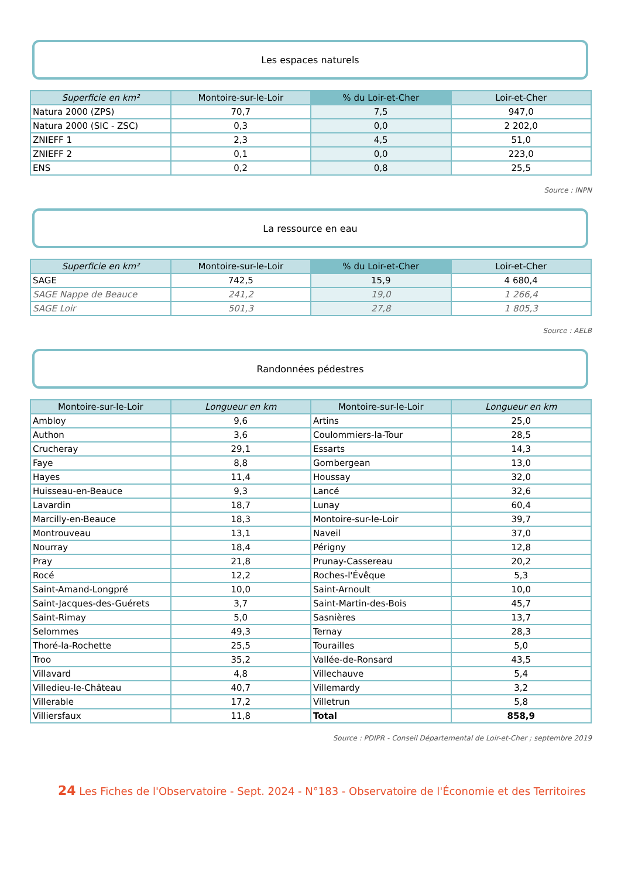Les espaces naturels
| Superficie en km² | Montoire-sur-le-Loir | % du Loir-et-Cher | Loir-et-Cher |
| --- | --- | --- | --- |
| Natura 2000 (ZPS) | 70,7 | 7,5 | 947,0 |
| Natura 2000 (SIC - ZSC) | 0,3 | 0,0 | 2 202,0 |
| ZNIEFF 1 | 2,3 | 4,5 | 51,0 |
| ZNIEFF 2 | 0,1 | 0,0 | 223,0 |
| ENS | 0,2 | 0,8 | 25,5 |
Source : INPN
La ressource en eau
| Superficie en km² | Montoire-sur-le-Loir | % du Loir-et-Cher | Loir-et-Cher |
| --- | --- | --- | --- |
| SAGE | 742,5 | 15,9 | 4 680,4 |
| SAGE Nappe de Beauce | 241,2 | 19,0 | 1 266,4 |
| SAGE Loir | 501,3 | 27,8 | 1 805,3 |
Source : AELB
Randonnées pédestres
| Montoire-sur-le-Loir | Longueur en km | Montoire-sur-le-Loir | Longueur en km |
| --- | --- | --- | --- |
| Ambloy | 9,6 | Artins | 25,0 |
| Authon | 3,6 | Coulommiers-la-Tour | 28,5 |
| Crucheray | 29,1 | Essarts | 14,3 |
| Faye | 8,8 | Gombergean | 13,0 |
| Hayes | 11,4 | Houssay | 32,0 |
| Huisseau-en-Beauce | 9,3 | Lancé | 32,6 |
| Lavardin | 18,7 | Lunay | 60,4 |
| Marcilly-en-Beauce | 18,3 | Montoire-sur-le-Loir | 39,7 |
| Montrouveau | 13,1 | Naveil | 37,0 |
| Nourray | 18,4 | Périgny | 12,8 |
| Pray | 21,8 | Prunay-Cassereau | 20,2 |
| Rocé | 12,2 | Roches-l'Évêque | 5,3 |
| Saint-Amand-Longpré | 10,0 | Saint-Arnoult | 10,0 |
| Saint-Jacques-des-Guérets | 3,7 | Saint-Martin-des-Bois | 45,7 |
| Saint-Rimay | 5,0 | Sasnières | 13,7 |
| Selommes | 49,3 | Ternay | 28,3 |
| Thoré-la-Rochette | 25,5 | Tourailles | 5,0 |
| Troo | 35,2 | Vallée-de-Ronsard | 43,5 |
| Villavard | 4,8 | Villechauve | 5,4 |
| Villedieu-le-Château | 40,7 | Villemardy | 3,2 |
| Villerable | 17,2 | Villetrun | 5,8 |
| Villiersfaux | 11,8 | Total | 858,9 |
Source : PDIPR - Conseil Départemental de Loir-et-Cher ; septembre 2019
24 Les Fiches de l'Observatoire - Sept. 2024 - N°183 - Observatoire de l'Économie et des Territoires